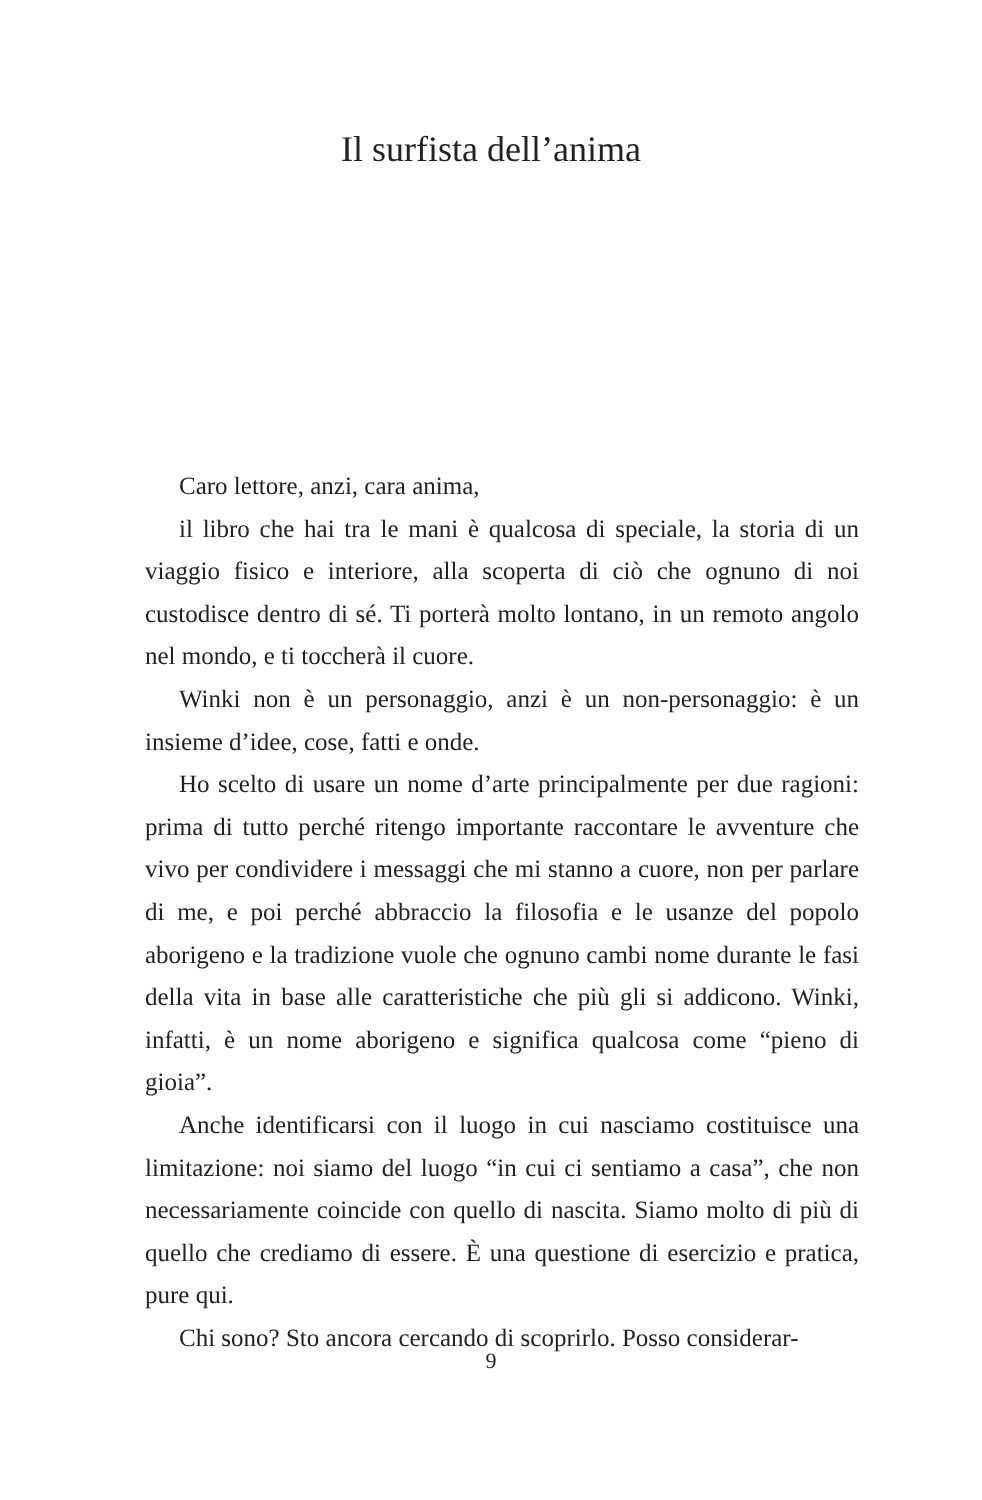Il surfista dell’anima
Caro lettore, anzi, cara anima,
il libro che hai tra le mani è qualcosa di speciale, la storia di un viaggio fisico e interiore, alla scoperta di ciò che ognuno di noi custodisce dentro di sé. Ti porterà molto lontano, in un remoto angolo nel mondo, e ti toccherà il cuore.
Winki non è un personaggio, anzi è un non-personaggio: è un insieme d’idee, cose, fatti e onde.
Ho scelto di usare un nome d’arte principalmente per due ragioni: prima di tutto perché ritengo importante raccontare le avventure che vivo per condividere i messaggi che mi stanno a cuore, non per parlare di me, e poi perché abbraccio la filosofia e le usanze del popolo aborigeno e la tradizione vuole che ognuno cambi nome durante le fasi della vita in base alle caratteristiche che più gli si addicono. Winki, infatti, è un nome aborigeno e significa qualcosa come “pieno di gioia”.
Anche identificarsi con il luogo in cui nasciamo costituisce una limitazione: noi siamo del luogo “in cui ci sentiamo a casa”, che non necessariamente coincide con quello di nascita. Siamo molto di più di quello che crediamo di essere. È una questione di esercizio e pratica, pure qui.
Chi sono? Sto ancora cercando di scoprirlo. Posso considerar-
9